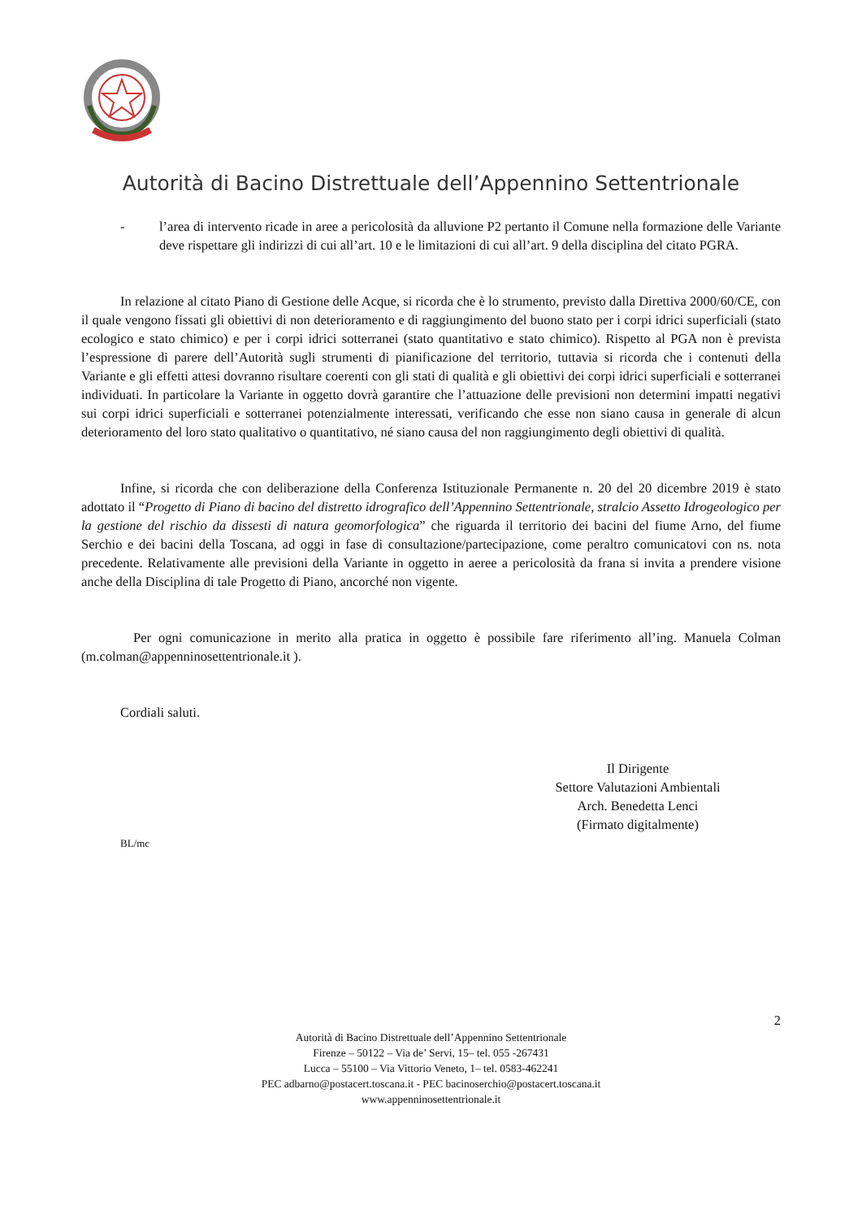Autorità di Bacino Distrettuale dell’Appennino Settentrionale
- l’area di intervento ricade in aree a pericolosità da alluvione P2 pertanto il Comune nella formazione delle Variante deve rispettare gli indirizzi di cui all’art. 10 e le limitazioni di cui all’art. 9 della disciplina del citato PGRA.
In relazione al citato Piano di Gestione delle Acque, si ricorda che è lo strumento, previsto dalla Direttiva 2000/60/CE, con il quale vengono fissati gli obiettivi di non deterioramento e di raggiungimento del buono stato per i corpi idrici superficiali (stato ecologico e stato chimico) e per i corpi idrici sotterranei (stato quantitativo e stato chimico). Rispetto al PGA non è prevista l’espressione di parere dell’Autorità sugli strumenti di pianificazione del territorio, tuttavia si ricorda che i contenuti della Variante e gli effetti attesi dovranno risultare coerenti con gli stati di qualità e gli obiettivi dei corpi idrici superficiali e sotterranei individuati. In particolare la Variante in oggetto dovrà garantire che l’attuazione delle previsioni non determini impatti negativi sui corpi idrici superficiali e sotterranei potenzialmente interessati, verificando che esse non siano causa in generale di alcun deterioramento del loro stato qualitativo o quantitativo, né siano causa del non raggiungimento degli obiettivi di qualità.
Infine, si ricorda che con deliberazione della Conferenza Istituzionale Permanente n. 20 del 20 dicembre 2019 è stato adottato il “Progetto di Piano di bacino del distretto idrografico dell’Appennino Settentrionale, stralcio Assetto Idrogeologico per la gestione del rischio da dissesti di natura geomorfologica” che riguarda il territorio dei bacini del fiume Arno, del fiume Serchio e dei bacini della Toscana, ad oggi in fase di consultazione/partecipazione, come peraltro comunicatovi con ns. nota precedente. Relativamente alle previsioni della Variante in oggetto in aeree a pericolosità da frana si invita a prendere visione anche della Disciplina di tale Progetto di Piano, ancorché non vigente.
Per ogni comunicazione in merito alla pratica in oggetto è possibile fare riferimento all’ing. Manuela Colman (m.colman@appenninosettentrionale.it ).
Cordiali saluti.
Il Dirigente
Settore Valutazioni Ambientali
Arch. Benedetta Lenci
(Firmato digitalmente)
BL/mc
2
Autorità di Bacino Distrettuale dell’Appennino Settentrionale
Firenze – 50122 – Via de’ Servi, 15– tel. 055 -267431
Lucca – 55100 – Via Vittorio Veneto, 1– tel. 0583-462241
PEC adbarno@postacert.toscana.it - PEC bacinoserchio@postacert.toscana.it
www.appenninosettentrionale.it